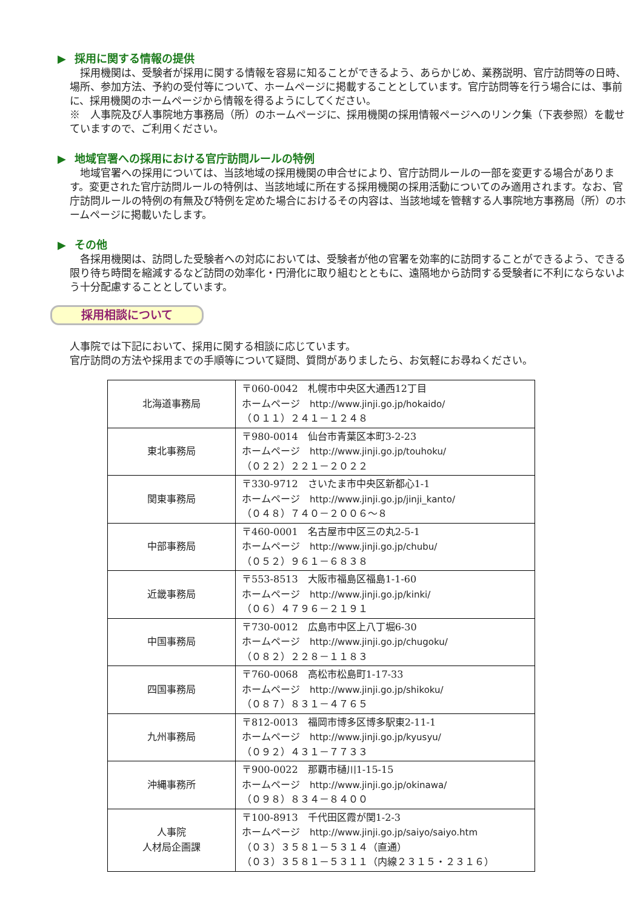▶ 採用に関する情報の提供
　採用機関は、受験者が採用に関する情報を容易に知ることができるよう、あらかじめ、業務説明、官庁訪問等の日時、場所、参加方法、予約の受付等について、ホームページに掲載することとしています。官庁訪問等を行う場合には、事前に、採用機関のホームページから情報を得るようにしてください。
※　人事院及び人事院地方事務局（所）のホームページに、採用機関の採用情報ページへのリンク集（下表参照）を載せていますので、ご利用ください。
▶ 地域官署への採用における官庁訪問ルールの特例
　地域官署への採用については、当該地域の採用機関の申合せにより、官庁訪問ルールの一部を変更する場合があります。変更された官庁訪問ルールの特例は、当該地域に所在する採用機関の採用活動についてのみ適用されます。なお、官庁訪問ルールの特例の有無及び特例を定めた場合におけるその内容は、当該地域を管轄する人事院地方事務局（所）のホームページに掲載いたします。
▶ その他
　各採用機関は、訪問した受験者への対応においては、受験者が他の官署を効率的に訪問することができるよう、できる限り待ち時間を縮減するなど訪問の効率化・円滑化に取り組むとともに、遠隔地から訪問する受験者に不利にならないよう十分配慮することとしています。
採用相談について
人事院では下記において、採用に関する相談に応じています。
官庁訪問の方法や採用までの手順等について疑問、質問がありましたら、お気軽にお尋ねください。
| 北海道事務局 | 〒060-0042 札幌市中央区大通西12丁目 ホームページ http://www.jinji.go.jp/hokaido/ （０１１）２４１－１２４８ |
| 東北事務局 | 〒980-0014 仙台市青葉区本町3-2-23 ホームページ http://www.jinji.go.jp/touhoku/ （０２２）２２１－２０２２ |
| 関東事務局 | 〒330-9712 さいたま市中央区新都心1-1 ホームページ http://www.jinji.go.jp/jinji_kanto/ （０４８）７４０－２００６～８ |
| 中部事務局 | 〒460-0001 名古屋市中区三の丸2-5-1 ホームページ http://www.jinji.go.jp/chubu/ （０５２）９６１－６８３８ |
| 近畿事務局 | 〒553-8513 大阪市福島区福島1-1-60 ホームページ http://www.jinji.go.jp/kinki/ （０６）４７９６－２１９１ |
| 中国事務局 | 〒730-0012 広島市中区上八丁堀6-30 ホームページ http://www.jinji.go.jp/chugoku/ （０８２）２２８－１１８３ |
| 四国事務局 | 〒760-0068 高松市松島町1-17-33 ホームページ http://www.jinji.go.jp/shikoku/ （０８７）８３１－４７６５ |
| 九州事務局 | 〒812-0013 福岡市博多区博多駅東2-11-1 ホームページ http://www.jinji.go.jp/kyusyu/ （０９２）４３１－７７３３ |
| 沖縄事務所 | 〒900-0022 那覇市樋川1-15-15 ホームページ http://www.jinji.go.jp/okinawa/ （０９８）８３４－８４００ |
| 人事院 人材局企画課 | 〒100-8913 千代田区霞が関1-2-3 ホームページ http://www.jinji.go.jp/saiyo/saiyo.htm （０３）３５８１－５３１４（直通） （０３）３５８１－５３１１（内線２３１５・２３１６） |